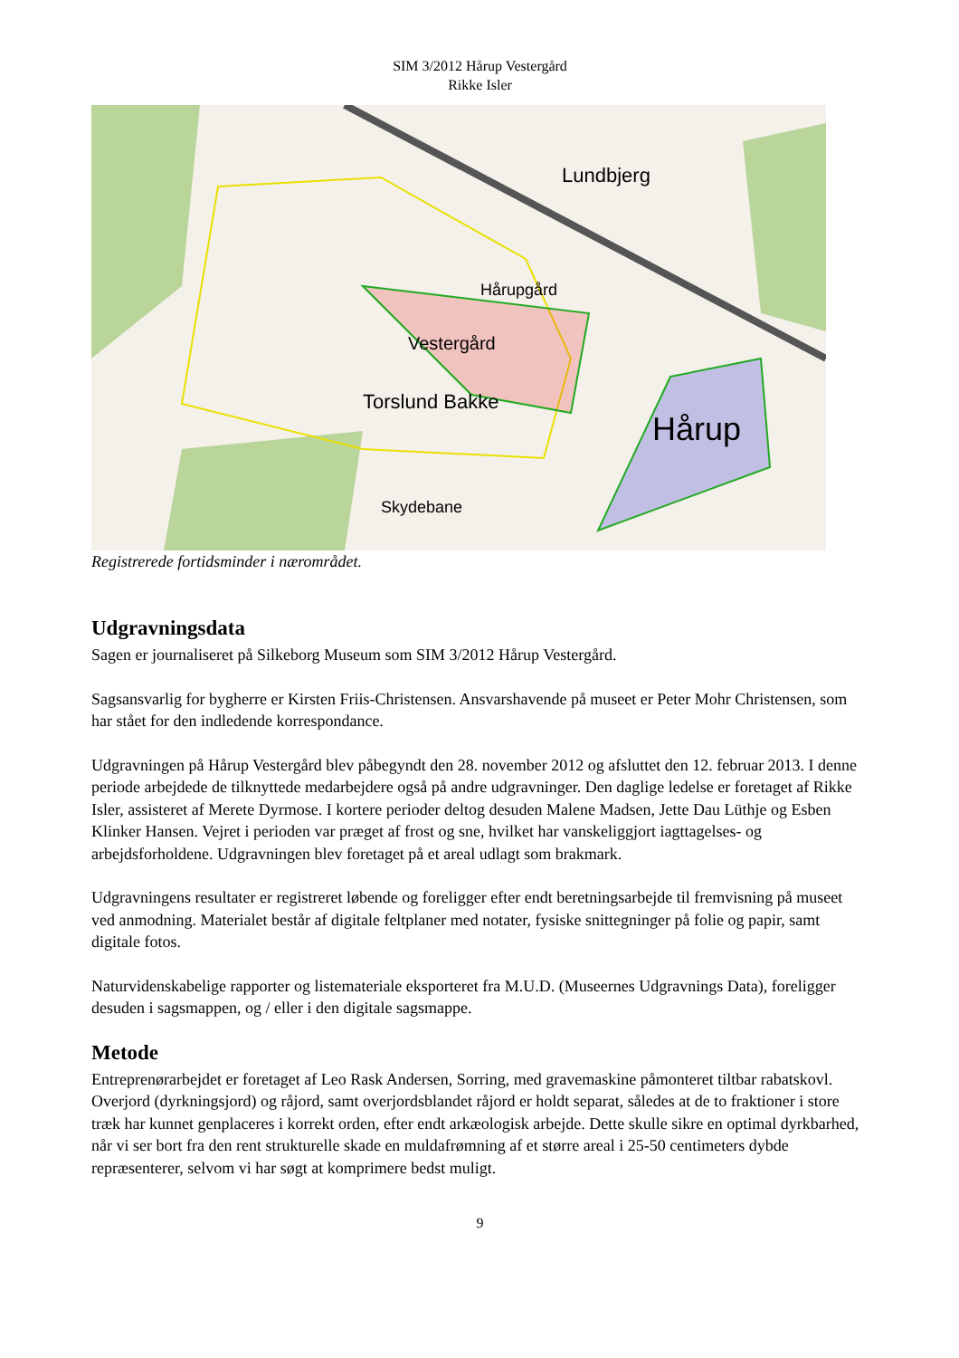SIM 3/2012 Hårup Vestergård
Rikke Isler
Lundbjerg
Hårupgård
Vestergård
Torslund Bakke
Hårup
Skydebane
Registrerede fortidsminder i nærområdet.
Udgravningsdata
Sagen er journaliseret på Silkeborg Museum som SIM 3/2012 Hårup Vestergård.
Sagsansvarlig for bygherre er Kirsten Friis-Christensen. Ansvarshavende på museet er Peter Mohr Christensen, som har stået for den indledende korrespondance.
Udgravningen på Hårup Vestergård blev påbegyndt den 28. november 2012 og afsluttet den 12. februar 2013. I denne periode arbejdede de tilknyttede medarbejdere også på andre udgravninger. Den daglige ledelse er foretaget af Rikke Isler, assisteret af Merete Dyrmose. I kortere perioder deltog desuden Malene Madsen, Jette Dau Lüthje og Esben Klinker Hansen. Vejret i perioden var præget af frost og sne, hvilket har vanskeliggjort iagttagelses- og arbejdsforholdene. Udgravningen blev foretaget på et areal udlagt som brakmark.
Udgravningens resultater er registreret løbende og foreligger efter endt beretningsarbejde til fremvisning på museet ved anmodning. Materialet består af digitale feltplaner med notater, fysiske snittegninger på folie og papir, samt digitale fotos.
Naturvidenskabelige rapporter og listemateriale eksporteret fra M.U.D. (Museernes Udgravnings Data), foreligger desuden i sagsmappen, og / eller i den digitale sagsmappe.
Metode
Entreprenørarbejdet er foretaget af Leo Rask Andersen, Sorring, med gravemaskine påmonteret tiltbar rabatskovl. Overjord (dyrkningsjord) og råjord, samt overjordsblandet råjord er holdt separat, således at de to fraktioner i store træk har kunnet genplaceres i korrekt orden, efter endt arkæologisk arbejde. Dette skulle sikre en optimal dyrkbarhed, når vi ser bort fra den rent strukturelle skade en muldafrømning af et større areal i 25-50 centimeters dybde repræsenterer, selvom vi har søgt at komprimere bedst muligt.
9